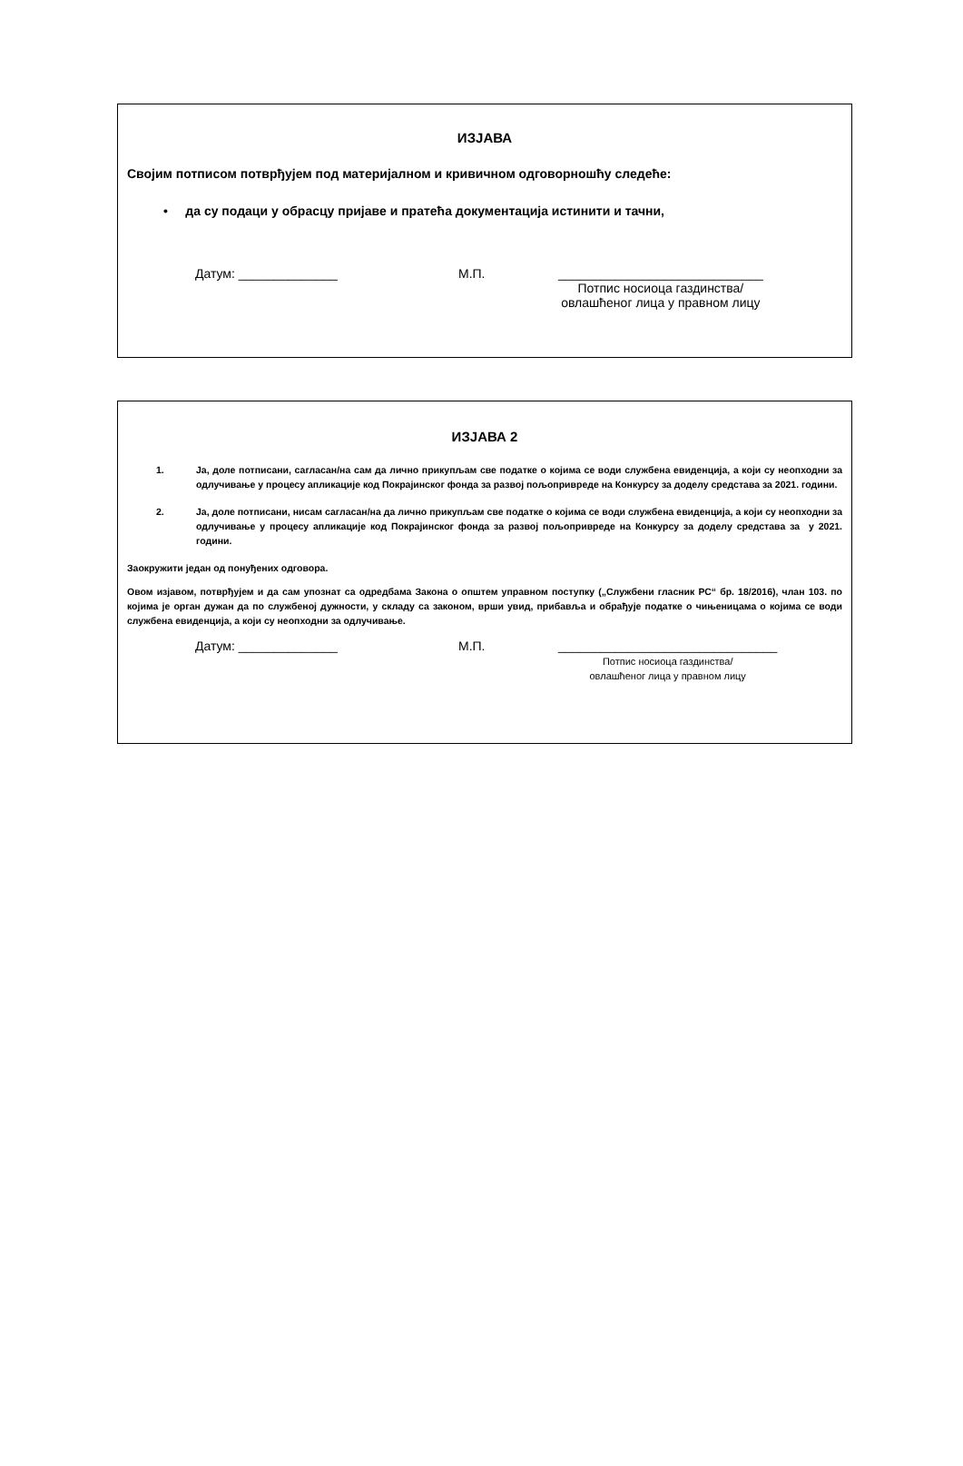ИЗЈАВА
Својим потписом потврђујем под материјалном и кривичном одговорношћу следеће:
• да су подаци у обрасцу пријаве и пратећа документација истинити и тачни,
Датум: ______________ М.П. _____________________________
Потпис носиоца газдинства/
овлашћеног лица у правном лицу
ИЗЈАВА 2
1. Ја, доле потписани, сагласан/на сам да лично прикупљам све податке о којима се води службена евиденција, а који су неопходни за одлучивање у процесу апликације код Покрајинског фонда за развој пољопривреде на Конкурсу за доделу средстава за 2021. години.
2. Ја, доле потписани, нисам сагласан/на да лично прикупљам све податке о којима се води службена евиденција, а који су неопходни за одлучивање у процесу апликације код Покрајинског фонда за развој пољопривреде на Конкурсу за доделу средстава за у 2021. години.
Заокружити један од понуђених одговора.
Овом изјавом, потврђујем и да сам упознат са одредбама Закона о општем управном поступку („Службени гласник РС“ бр. 18/2016), члан 103. по којима је орган дужан да по службеној дужности, у складу са законом, врши увид, прибавља и обрађује податке о чињеницама о којима се води службена евиденција, а који су неопходни за одлучивање.
Датум: ______________ М.П. _______________________________
Потпис носиоца газдинства/
овлашћеног лица у правном лицу